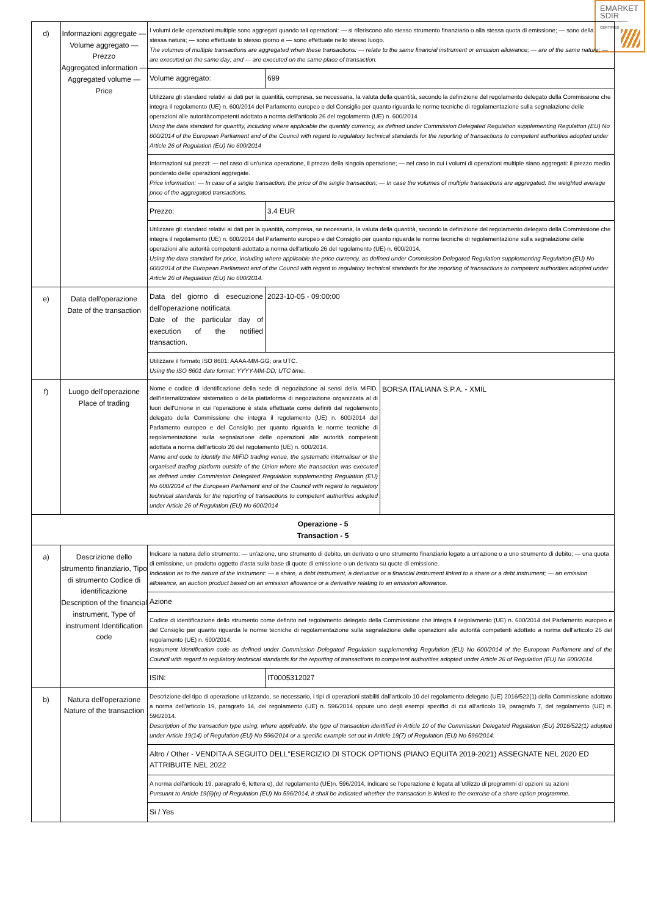EMARKET
SDIR
CERTIFIED
| d) | Informazioni aggregate — Volume aggregato — Prezzo Aggregated information — Aggregated volume — Price | / I volumi delle operazioni multiple sono aggregati quando tali operazioni: — si riferiscono allo stesso strumento finanziario o alla stessa quota di emissione; — sono della stessa natura; — sono effettuate lo stesso giorno e — sono effettuate nello stesso luogo. The volumes of multiple transactions are aggregated when these transactions: — relate to the same financial instrument or emission allowance; — are of the same nature; — are executed on the same day; and — are executed on the same place of transaction. / / / Volume aggregato: / 699 / / Utilizzare gli standard relativi ai dati per la quantità, compresa, se necessaria, la valuta della quantità, secondo la definizione del regolamento delegato della Commissione che integra il regolamento (UE) n. 600/2014 del Parlamento europeo e del Consiglio per quanto riguarda le norme tecniche di regolamentazione sulla segnalazione delle operazioni alle autoritàcompetenti adottato a norma dell'articolo 26 del regolamento (UE) n. 600/2014 Using the data standard for quantity, including where applicable the quantity currency, as defined under Commission Delegated Regulation supplementing Regulation (EU) No 600/2014 of the European Parliament and of the Council with regard to regulatory technical standards for the reporting of transactions to competent authorities adopted under Article 26 of Regulation (EU) No 600/2014 / / / Informazioni sui prezzi: — nel caso di un'unica operazione, il prezzo della singola operazione; — nel caso in cui i volumi di operazioni multiple siano aggregati: il prezzo medio ponderato delle operazioni aggregate. Price information: — In case of a single transaction, the price of the single transaction; — In case the volumes of multiple transactions are aggregated: the weighted average price of the aggregated transactions. / / / Prezzo: / 3.4 EUR / / Utilizzare gli standard relativi ai dati per la quantità, compresa, se necessaria, la valuta della quantità, secondo la definizione del regolamento delegato della Commissione che integra il regolamento (UE) n. 600/2014 del Parlamento europeo e del Consiglio per quanto riguarda le norme tecniche di regolamentazione sulla segnalazione delle operazioni alle autorità competenti adottato a norma dell'articolo 26 del regolamento (UE) n. 600/2014. Using the data standard for price, including where applicable the price currency, as defined under Commission Delegated Regulation supplementing Regulation (EU) No 600/2014 of the European Parliament and of the Council with regard to regulatory technical standards for the reporting of transactions to competent authorities adopted under Article 26 of Regulation (EU) No 600/2014. / / |
| e) | Data dell'operazione Date of the transaction | / Data del giorno di esecuzione dell'operazione notificata. Date of the particular day of execution of the notified transaction. / 2023-10-05 - 09:00:00 / / Utilizzare il formato ISO 8601: AAAA-MM-GG; ora UTC. Using the ISO 8601 date format: YYYY-MM-DD; UTC time. / / |
| f) | Luogo dell'operazione Place of trading | / Nome e codice di identificazione della sede di negoziazione ai sensi della MiFID, dell'internalizzatore sistematico o della piattaforma di negoziazione organizzata al di fuori dell'Unione in cui l'operazione è stata effettuata come definiti dal regolamento delegato della Commissione che integra il regolamento (UE) n. 600/2014 del Parlamento europeo e del Consiglio per quanto riguarda le norme tecniche di regolamentazione sulla segnalazione delle operazioni alle autorità competenti adottata a norma dell'articolo 26 del regolamento (UE) n. 600/2014. Name and code to identify the MiFID trading venue, the systematic internaliser or the organised trading platform outside of the Union where the transaction was executed as defined under Commission Delegated Regulation supplementing Regulation (EU) No 600/2014 of the European Parliament and of the Council with regard to regulatory technical standards for the reporting of transactions to competent authorities adopted under Article 26 of Regulation (EU) No 600/2014 / BORSA ITALIANA S.P.A. - XMIL / |
| Operazione - 5 Transaction - 5 | | |
| a) | Descrizione dello strumento finanziario, Tipo di strumento Codice di identificazione Description of the financial instrument, Type of instrument Identification code | / Indicare la natura dello strumento: — un'azione, uno strumento di debito, un derivato o uno strumento finanziario legato a un'azione o a uno strumento di debito; — una quota di emissione, un prodotto oggetto d'asta sulla base di quote di emissione o un derivato su quote di emissione. Indication as to the nature of the instrument: — a share, a debt instrument, a derivative or a financial instrument linked to a share or a debt instrument; — an emission allowance, an auction product based on an emission allowance or a derivative relating to an emission allowance. / / / Azione / / / Codice di identificazione dello strumento come definito nel regolamento delegato della Commissione che integra il regolamento (UE) n. 600/2014 del Parlamento europeo e del Consiglio per quanto riguarda le norme tecniche di regolamentazione sulla segnalazione delle operazioni alle autorità competenti adottato a norma dell'articolo 26 del regolamento (UE) n. 600/2014. Instrument identification code as defined under Commission Delegated Regulation supplementing Regulation (EU) No 600/2014 of the European Parliament and of the Council with regard to regulatory technical standards for the reporting of transactions to competent authorities adopted under Article 26 of Regulation (EU) No 600/2014. / / / ISIN: / IT0005312027 / |
| b) | Natura dell'operazione Nature of the transaction | / Descrizione del tipo di operazione utilizzando, se necessario, i tipi di operazioni stabiliti dall'articolo 10 del regolamento delegato (UE) 2016/522(1) della Commissione adottato a norma dell'articolo 19, paragrafo 14, del regolamento (UE) n. 596/2014 oppure uno degli esempi specifici di cui all'articolo 19, paragrafo 7, del regolamento (UE) n. 596/2014. Description of the transaction type using, where applicable, the type of transaction identified in Article 10 of the Commission Delegated Regulation (EU) 2016/522(1) adopted under Article 19(14) of Regulation (EU) No 596/2014 or a specific example set out in Article 19(7) of Regulation (EU) No 596/2014. / / Altro / Other - VENDITA A SEGUITO DELL''ESERCIZIO DI STOCK OPTIONS (PIANO EQUITA 2019-2021) ASSEGNATE NEL 2020 ED ATTRIBUITE NEL 2022 / / A norma dell'articolo 19, paragrafo 6, lettera e), del regolamento (UE)n. 596/2014, indicare se l'operazione è legata all'utilizzo di programmi di opzioni su azioni Pursuant to Article 19(6)(e) of Regulation (EU) No 596/2014, it shall be indicated whether the transaction is linked to the exercise of a share option programme. / / Si / Yes / |